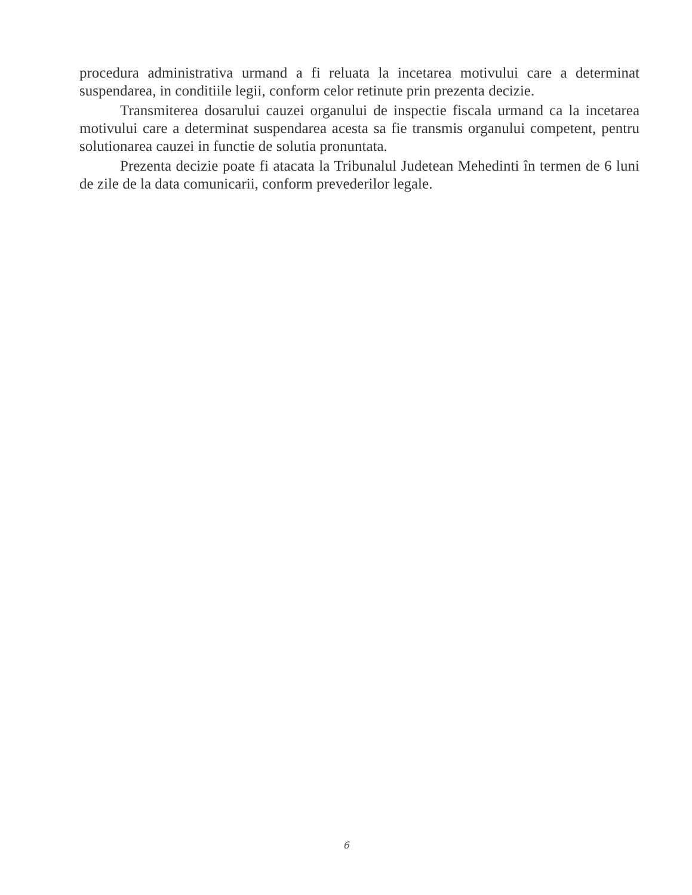procedura administrativa urmand a fi reluata la incetarea motivului care a determinat suspendarea, in conditiile legii, conform celor retinute prin prezenta decizie.
Transmiterea dosarului cauzei organului de inspectie fiscala urmand ca la incetarea motivului care a determinat suspendarea acesta sa fie transmis organului competent, pentru solutionarea cauzei in functie de solutia pronuntata.
Prezenta decizie poate fi atacata la Tribunalul Judetean Mehedinti în termen de 6 luni de zile de la data comunicarii, conform prevederilor legale.
6